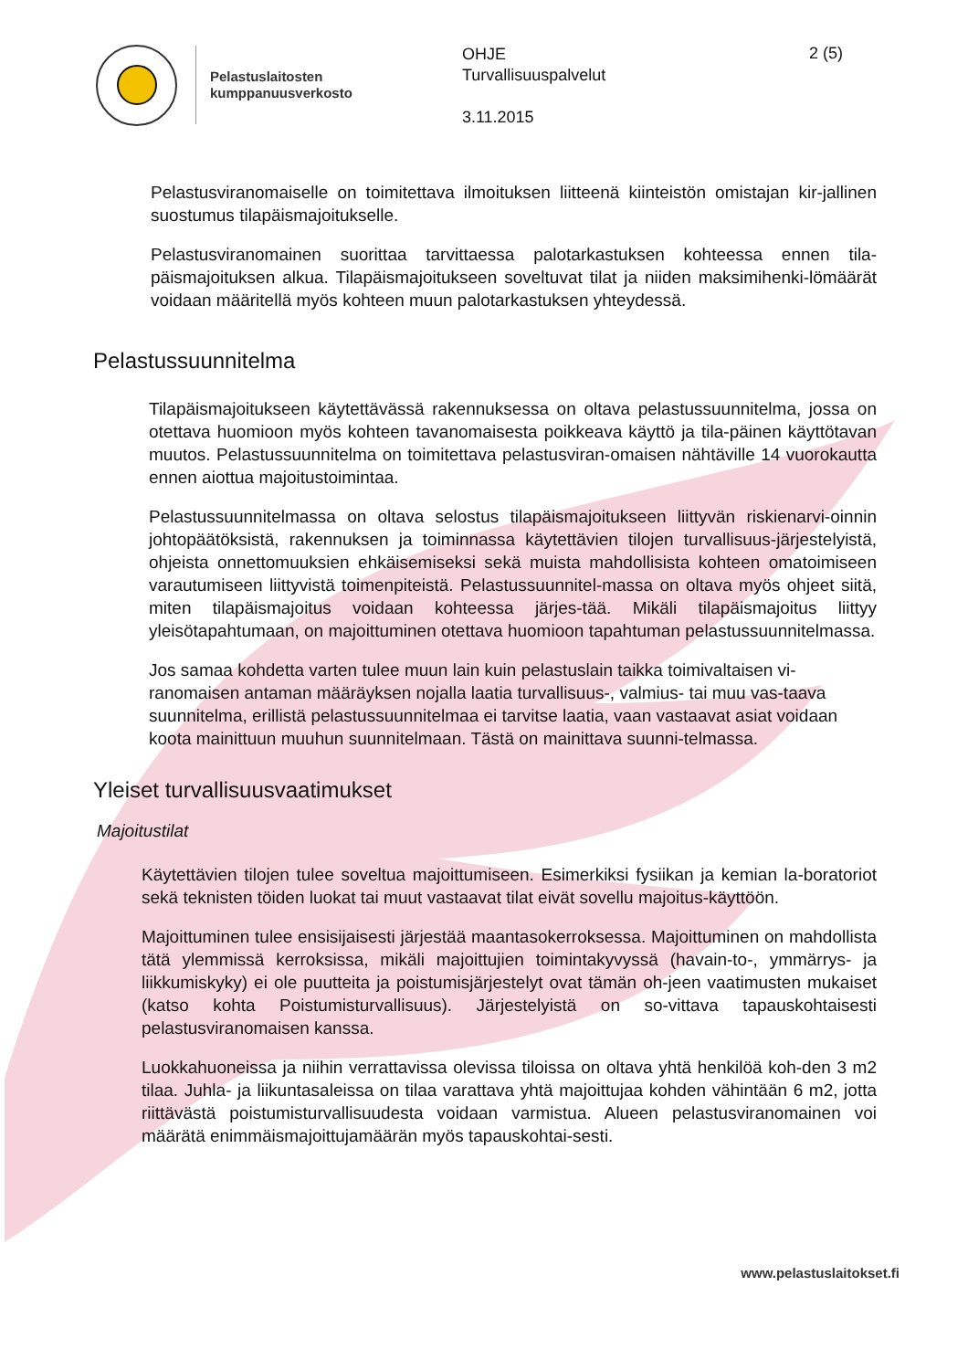Pelastuslaitosten
kumppanuusverkosto
OHJE
Turvallisuuspalvelut
3.11.2015
2 (5)
Pelastusviranomaiselle on toimitettava ilmoituksen liitteenä kiinteistön omistajan kir-jallinen suostumus tilapäismajoitukselle.
Pelastusviranomainen suorittaa tarvittaessa palotarkastuksen kohteessa ennen tila-päismajoituksen alkua. Tilapäismajoitukseen soveltuvat tilat ja niiden maksimihenki-lömäärät voidaan määritellä myös kohteen muun palotarkastuksen yhteydessä.
Pelastussuunnitelma
Tilapäismajoitukseen käytettävässä rakennuksessa on oltava pelastussuunnitelma, jossa on otettava huomioon myös kohteen tavanomaisesta poikkeava käyttö ja tila-päinen käyttötavan muutos. Pelastussuunnitelma on toimitettava pelastusviran-omaisen nähtäville 14 vuorokautta ennen aiottua majoitustoimintaa.
Pelastussuunnitelmassa on oltava selostus tilapäismajoitukseen liittyvän riskienarvi-oinnin johtopäätöksistä, rakennuksen ja toiminnassa käytettävien tilojen turvallisuus-järjestelyistä, ohjeista onnettomuuksien ehkäisemiseksi sekä muista mahdollisista kohteen omatoimiseen varautumiseen liittyvistä toimenpiteistä. Pelastussuunnitel-massa on oltava myös ohjeet siitä, miten tilapäismajoitus voidaan kohteessa järjes-tää. Mikäli tilapäismajoitus liittyy yleisötapahtumaan, on majoittuminen otettava huomioon tapahtuman pelastussuunnitelmassa.
Jos samaa kohdetta varten tulee muun lain kuin pelastuslain taikka toimivaltaisen vi-ranomaisen antaman määräyksen nojalla laatia turvallisuus-, valmius- tai muu vas-taava suunnitelma, erillistä pelastussuunnitelmaa ei tarvitse laatia, vaan vastaavat asiat voidaan koota mainittuun muuhun suunnitelmaan. Tästä on mainittava suunni-telmassa.
Yleiset turvallisuusvaatimukset
Majoitustilat
Käytettävien tilojen tulee soveltua majoittumiseen. Esimerkiksi fysiikan ja kemian la-boratoriot sekä teknisten töiden luokat tai muut vastaavat tilat eivät sovellu majoitus-käyttöön.
Majoittuminen tulee ensisijaisesti järjestää maantasokerroksessa. Majoittuminen on mahdollista tätä ylemmissä kerroksissa, mikäli majoittujien toimintakyvyssä (havain-to-, ymmärrys- ja liikkumiskyky) ei ole puutteita ja poistumisjärjestelyt ovat tämän oh-jeen vaatimusten mukaiset (katso kohta Poistumisturvallisuus). Järjestelyistä on so-vittava tapauskohtaisesti pelastusviranomaisen kanssa.
Luokkahuoneissa ja niihin verrattavissa olevissa tiloissa on oltava yhtä henkilöä koh-den 3 m2 tilaa. Juhla- ja liikuntasaleissa on tilaa varattava yhtä majoittujaa kohden vähintään 6 m2, jotta riittävästä poistumisturvallisuudesta voidaan varmistua. Alueen pelastusviranomainen voi määrätä enimmäismajoittujamäärän myös tapauskohtai-sesti.
www.pelastuslaitokset.fi